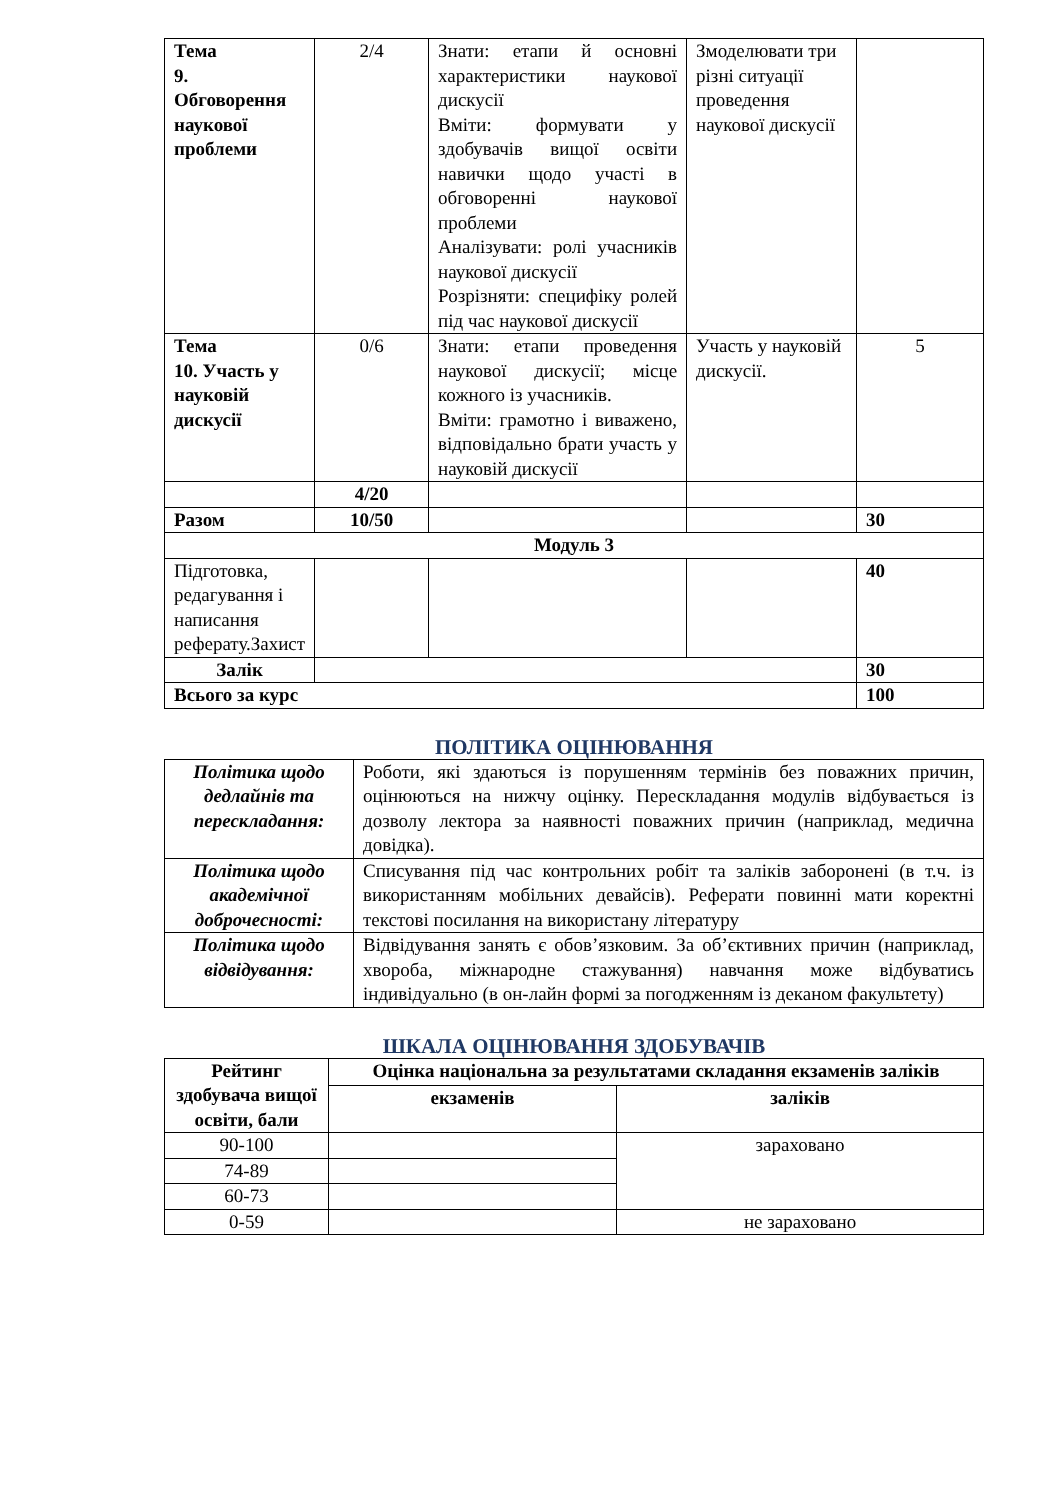| Тема 9. Обговорення наукової проблеми | 2/4 | Знати: етапи й основні характеристики наукової дискусії Вміти: формувати у здобувачів вищої освіти навички щодо участі в обговоренні наукової проблеми Аналізувати: ролі учасників наукової дискусії Розрізняти: специфіку ролей під час наукової дискусії | Змоделювати три різні ситуації проведення наукової дискусії | |
| Тема 10. Участь у науковій дискусії | 0/6 | Знати: етапи проведення наукової дискусії; місце кожного із учасників. Вміти: грамотно і виважено, відповідально брати участь у науковій дискусії | Участь у науковій дискусії. | 5 |
| | 4/20 | | | |
| Разом | 10/50 | | | 30 |
| Модуль 3 | | | | |
| Підготовка, редагування і написання реферату.Захист | | | | 40 |
| Залік | | | | 30 |
| Всього за курс | | | | 100 |
ПОЛІТИКА ОЦІНЮВАННЯ
| Політика щодо дедлайнів та перескладання: | Роботи, які здаються із порушенням термінів без поважних причин, оцінюються на нижчу оцінку. Перескладання модулів відбувається із дозволу лектора за наявності поважних причин (наприклад, медична довідка). |
| Політика щодо академічної доброчесності: | Списування під час контрольних робіт та заліків заборонені (в т.ч. із використанням мобільних девайсів). Реферати повинні мати коректні текстові посилання на використану літературу |
| Політика щодо відвідування: | Відвідування занять є обов’язковим. За об’єктивних причин (наприклад, хвороба, міжнародне стажування) навчання може відбуватись індивідуально (в он-лайн формі за погодженням із деканом факультету) |
ШКАЛА ОЦІНЮВАННЯ ЗДОБУВАЧІВ
| Рейтинг здобувача вищої освіти, бали | Оцінка національна за результатами складання екзаменів заліків | |
| --- | --- | --- |
| | екзаменів | заліків |
| 90-100 | | зараховано |
| 74-89 | | |
| 60-73 | | |
| 0-59 | | не зараховано |